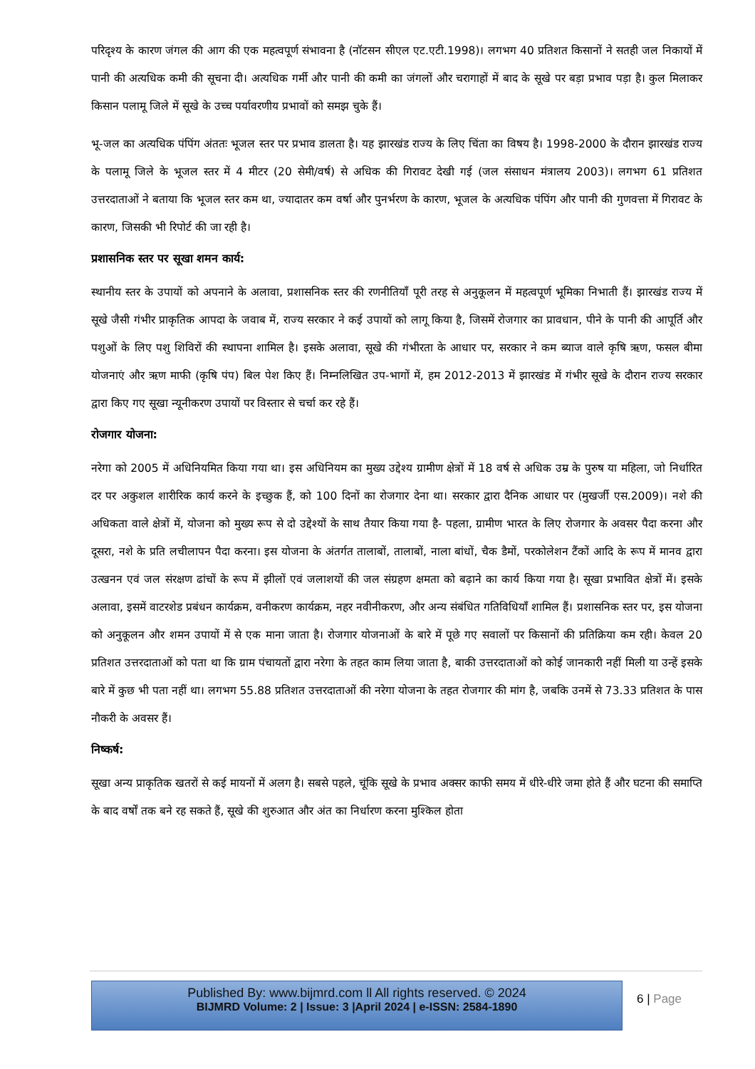परिदृश्य के कारण जंगल की आग की एक महत्वपूर्ण संभावना है (नॉटसन सीएल एट.एटी.1998)। लगभग 40 प्रतिशत किसानों ने सतही जल निकायों में पानी की अत्यधिक कमी की सूचना दी। अत्यधिक गर्मी और पानी की कमी का जंगलों और चरागाहों में बाद के सूखे पर बड़ा प्रभाव पड़ा है। कुल मिलाकर किसान पलामू जिले में सूखे के उच्च पर्यावरणीय प्रभावों को समझ चुके हैं।
भू-जल का अत्यधिक पंपिंग अंततः भूजल स्तर पर प्रभाव डालता है। यह झारखंड राज्य के लिए चिंता का विषय है। 1998-2000 के दौरान झारखंड राज्य के पलामू जिले के भूजल स्तर में 4 मीटर (20 सेमी/वर्ष) से अधिक की गिरावट देखी गई (जल संसाधन मंत्रालय 2003)। लगभग 61 प्रतिशत उत्तरदाताओं ने बताया कि भूजल स्तर कम था, ज्यादातर कम वर्षा और पुनर्भरण के कारण, भूजल के अत्यधिक पंपिंग और पानी की गुणवत्ता में गिरावट के कारण, जिसकी भी रिपोर्ट की जा रही है।
प्रशासनिक स्तर पर सूखा शमन कार्य:
स्थानीय स्तर के उपायों को अपनाने के अलावा, प्रशासनिक स्तर की रणनीतियाँ पूरी तरह से अनुकूलन में महत्वपूर्ण भूमिका निभाती हैं। झारखंड राज्य में सूखे जैसी गंभीर प्राकृतिक आपदा के जवाब में, राज्य सरकार ने कई उपायों को लागू किया है, जिसमें रोजगार का प्रावधान, पीने के पानी की आपूर्ति और पशुओं के लिए पशु शिविरों की स्थापना शामिल है। इसके अलावा, सूखे की गंभीरता के आधार पर, सरकार ने कम ब्याज वाले कृषि ऋण, फसल बीमा योजनाएं और ऋण माफी (कृषि पंप) बिल पेश किए हैं। निम्नलिखित उप-भागों में, हम 2012-2013 में झारखंड में गंभीर सूखे के दौरान राज्य सरकार द्वारा किए गए सूखा न्यूनीकरण उपायों पर विस्तार से चर्चा कर रहे हैं।
रोजगार योजना:
नरेगा को 2005 में अधिनियमित किया गया था। इस अधिनियम का मुख्य उद्देश्य ग्रामीण क्षेत्रों में 18 वर्ष से अधिक उम्र के पुरुष या महिला, जो निर्धारित दर पर अकुशल शारीरिक कार्य करने के इच्छुक हैं, को 100 दिनों का रोजगार देना था। सरकार द्वारा दैनिक आधार पर (मुखर्जी एस.2009)। नशे की अधिकता वाले क्षेत्रों में, योजना को मुख्य रूप से दो उद्देश्यों के साथ तैयार किया गया है- पहला, ग्रामीण भारत के लिए रोजगार के अवसर पैदा करना और दूसरा, नशे के प्रति लचीलापन पैदा करना। इस योजना के अंतर्गत तालाबों, तालाबों, नाला बांधों, चैक डैमों, परकोलेशन टैंकों आदि के रूप में मानव द्वारा उत्खनन एवं जल संरक्षण ढांचों के रूप में झीलों एवं जलाशयों की जल संग्रहण क्षमता को बढ़ाने का कार्य किया गया है। सूखा प्रभावित क्षेत्रों में। इसके अलावा, इसमें वाटरशेड प्रबंधन कार्यक्रम, वनीकरण कार्यक्रम, नहर नवीनीकरण, और अन्य संबंधित गतिविधियाँ शामिल हैं। प्रशासनिक स्तर पर, इस योजना को अनुकूलन और शमन उपायों में से एक माना जाता है। रोजगार योजनाओं के बारे में पूछे गए सवालों पर किसानों की प्रतिक्रिया कम रही। केवल 20 प्रतिशत उत्तरदाताओं को पता था कि ग्राम पंचायतों द्वारा नरेगा के तहत काम लिया जाता है, बाकी उत्तरदाताओं को कोई जानकारी नहीं मिली या उन्हें इसके बारे में कुछ भी पता नहीं था। लगभग 55.88 प्रतिशत उत्तरदाताओं की नरेगा योजना के तहत रोजगार की मांग है, जबकि उनमें से 73.33 प्रतिशत के पास नौकरी के अवसर हैं।
निष्कर्ष:
सूखा अन्य प्राकृतिक खतरों से कई मायनों में अलग है। सबसे पहले, चूंकि सूखे के प्रभाव अक्सर काफी समय में धीरे-धीरे जमा होते हैं और घटना की समाप्ति के बाद वर्षों तक बने रह सकते हैं, सूखे की शुरुआत और अंत का निर्धारण करना मुश्किल होता
Published By: www.bijmrd.com ll All rights reserved. © 2024
BIJMRD Volume: 2 | Issue: 3 |April 2024 | e-ISSN: 2584-1890
6 | Page